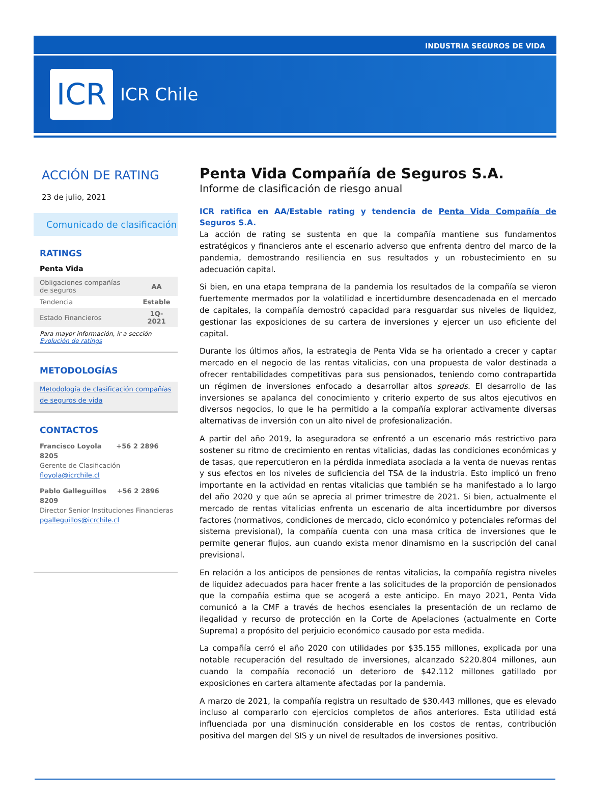INDUSTRIA SEGUROS DE VIDA
ICR
ICR Chile
ACCIÓN DE RATING
23 de julio, 2021
Comunicado de clasificación
RATINGS
Penta Vida
| Obligaciones compañías de seguros | AA |
| Tendencia | Estable |
| Estado Financieros | 1Q-2021 |
Para mayor información, ir a sección Evolución de ratings
METODOLOGÍAS
Metodología de clasificación compañías de seguros de vida
CONTACTOS
Francisco Loyola +56 2 2896 8205
Gerente de Clasificación
floyola@icrchile.cl
Pablo Galleguillos +56 2 2896 8209
Director Senior Instituciones Financieras
pgalleguillos@icrchile.cl
Penta Vida Compañía de Seguros S.A.
Informe de clasificación de riesgo anual
ICR ratifica en AA/Estable rating y tendencia de Penta Vida Compañía de Seguros S.A.
La acción de rating se sustenta en que la compañía mantiene sus fundamentos estratégicos y financieros ante el escenario adverso que enfrenta dentro del marco de la pandemia, demostrando resiliencia en sus resultados y un robustecimiento en su adecuación capital.
Si bien, en una etapa temprana de la pandemia los resultados de la compañía se vieron fuertemente mermados por la volatilidad e incertidumbre desencadenada en el mercado de capitales, la compañía demostró capacidad para resguardar sus niveles de liquidez, gestionar las exposiciones de su cartera de inversiones y ejercer un uso eficiente del capital.
Durante los últimos años, la estrategia de Penta Vida se ha orientado a crecer y captar mercado en el negocio de las rentas vitalicias, con una propuesta de valor destinada a ofrecer rentabilidades competitivas para sus pensionados, teniendo como contrapartida un régimen de inversiones enfocado a desarrollar altos spreads. El desarrollo de las inversiones se apalanca del conocimiento y criterio experto de sus altos ejecutivos en diversos negocios, lo que le ha permitido a la compañía explorar activamente diversas alternativas de inversión con un alto nivel de profesionalización.
A partir del año 2019, la aseguradora se enfrentó a un escenario más restrictivo para sostener su ritmo de crecimiento en rentas vitalicias, dadas las condiciones económicas y de tasas, que repercutieron en la pérdida inmediata asociada a la venta de nuevas rentas y sus efectos en los niveles de suficiencia del TSA de la industria. Esto implicó un freno importante en la actividad en rentas vitalicias que también se ha manifestado a lo largo del año 2020 y que aún se aprecia al primer trimestre de 2021. Si bien, actualmente el mercado de rentas vitalicias enfrenta un escenario de alta incertidumbre por diversos factores (normativos, condiciones de mercado, ciclo económico y potenciales reformas del sistema previsional), la compañía cuenta con una masa crítica de inversiones que le permite generar flujos, aun cuando exista menor dinamismo en la suscripción del canal previsional.
En relación a los anticipos de pensiones de rentas vitalicias, la compañía registra niveles de liquidez adecuados para hacer frente a las solicitudes de la proporción de pensionados que la compañía estima que se acogerá a este anticipo. En mayo 2021, Penta Vida comunicó a la CMF a través de hechos esenciales la presentación de un reclamo de ilegalidad y recurso de protección en la Corte de Apelaciones (actualmente en Corte Suprema) a propósito del perjuicio económico causado por esta medida.
La compañía cerró el año 2020 con utilidades por $35.155 millones, explicada por una notable recuperación del resultado de inversiones, alcanzado $220.804 millones, aun cuando la compañía reconoció un deterioro de $42.112 millones gatillado por exposiciones en cartera altamente afectadas por la pandemia.
A marzo de 2021, la compañía registra un resultado de $30.443 millones, que es elevado incluso al compararlo con ejercicios completos de años anteriores. Esta utilidad está influenciada por una disminución considerable en los costos de rentas, contribución positiva del margen del SIS y un nivel de resultados de inversiones positivo.